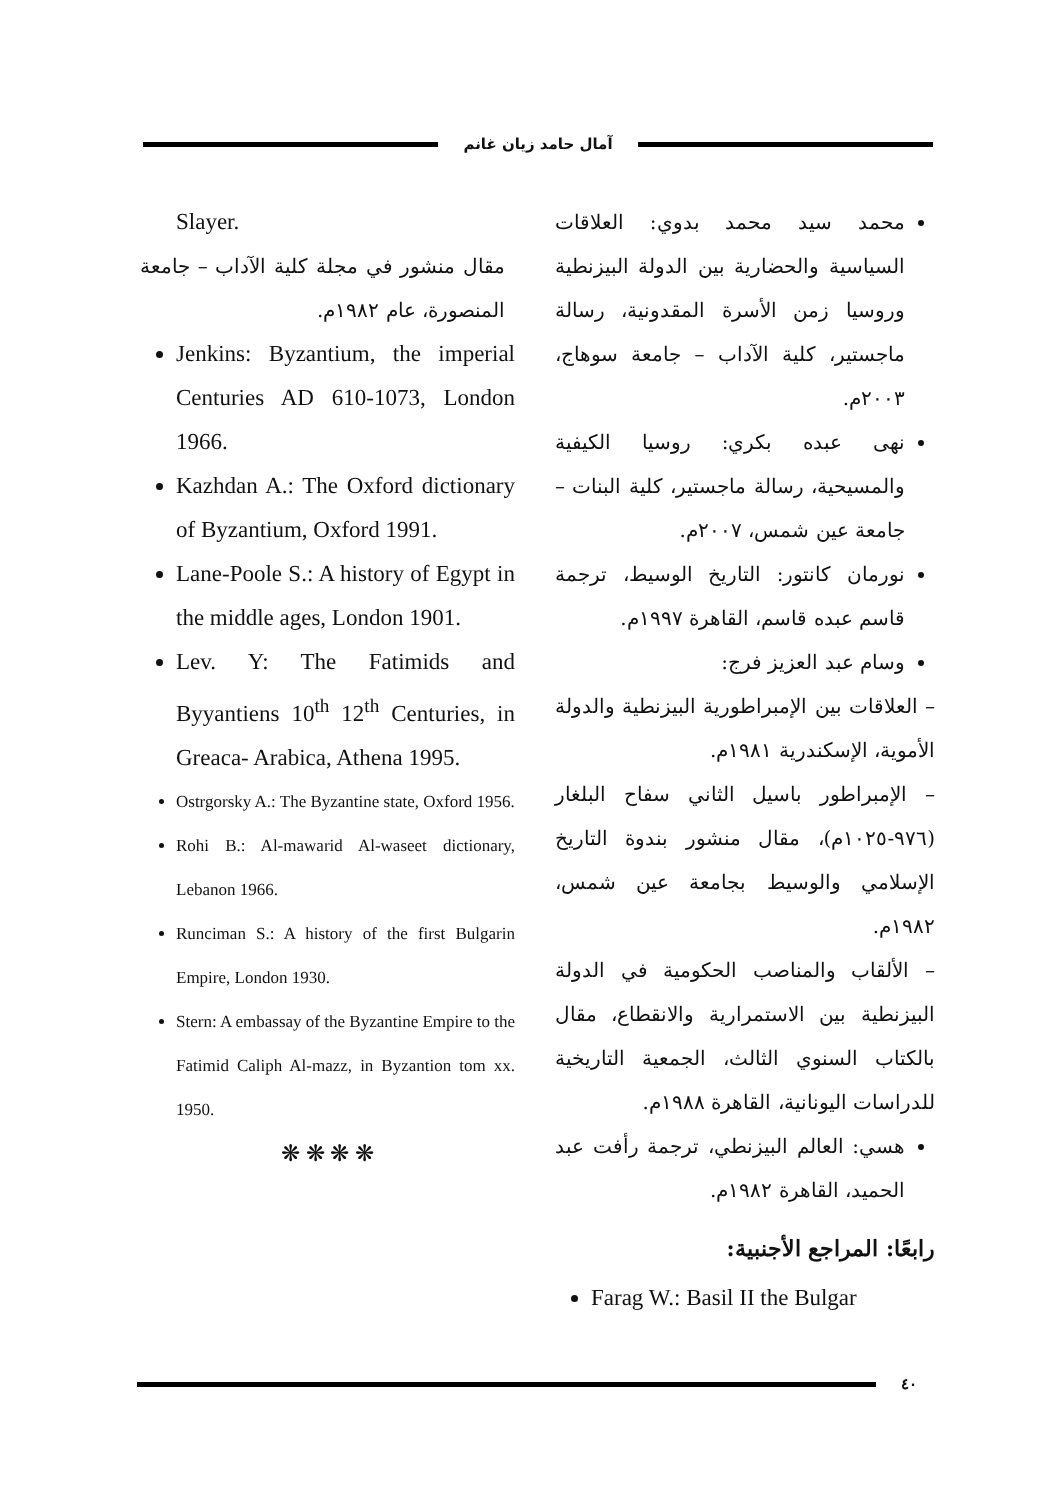آمال حامد زيان غانم
محمد سيد محمد بدوي: العلاقات السياسية والحضارية بين الدولة البيزنطية وروسيا زمن الأسرة المقدونية، رسالة ماجستير، كلية الآداب – جامعة سوهاج، ٢٠٠٣م.
نهى عبده بكري: روسيا الكيفية والمسيحية، رسالة ماجستير، كلية البنات – جامعة عين شمس، ٢٠٠٧م.
نورمان كانتور: التاريخ الوسيط، ترجمة قاسم عبده قاسم، القاهرة ١٩٩٧م.
وسام عبد العزيز فرج:
– العلاقات بين الإمبراطورية البيزنطية والدولة الأموية، الإسكندرية ١٩٨١م.
– الإمبراطور باسيل الثاني سفاح البلغار (٩٧٦-١٠٢٥م)، مقال منشور بندوة التاريخ الإسلامي والوسيط بجامعة عين شمس، ١٩٨٢م.
– الألقاب والمناصب الحكومية في الدولة البيزنطية بين الاستمرارية والانقطاع، مقال بالكتاب السنوي الثالث، الجمعية التاريخية للدراسات اليونانية، القاهرة ١٩٨٨م.
هسي: العالم البيزنطي، ترجمة رأفت عبد الحميد، القاهرة ١٩٨٢م.
رابعًا: المراجع الأجنبية:
Farag W.: Basil II the Bulgar
Slayer.
مقال منشور في مجلة كلية الآداب – جامعة المنصورة، عام ١٩٨٢م.
Jenkins: Byzantium, the imperial Centuries AD 610-1073, London 1966.
Kazhdan A.: The Oxford dictionary of Byzantium, Oxford 1991.
Lane-Poole S.: A history of Egypt in the middle ages, London 1901.
Lev. Y: The Fatimids and Byyantiens 10<sup>th</sup> 12<sup>th</sup> Centuries, in Greaca- Arabica, Athena 1995.
Ostrgorsky A.: The Byzantine state, Oxford 1956.
Rohi B.: Al-mawarid Al-waseet dictionary, Lebanon 1966.
Runciman S.: A history of the first Bulgarin Empire, London 1930.
Stern: A embassay of the Byzantine Empire to the Fatimid Caliph Al-mazz, in Byzantion tom xx. 1950.
❋ ❋ ❋ ❋
٤٠